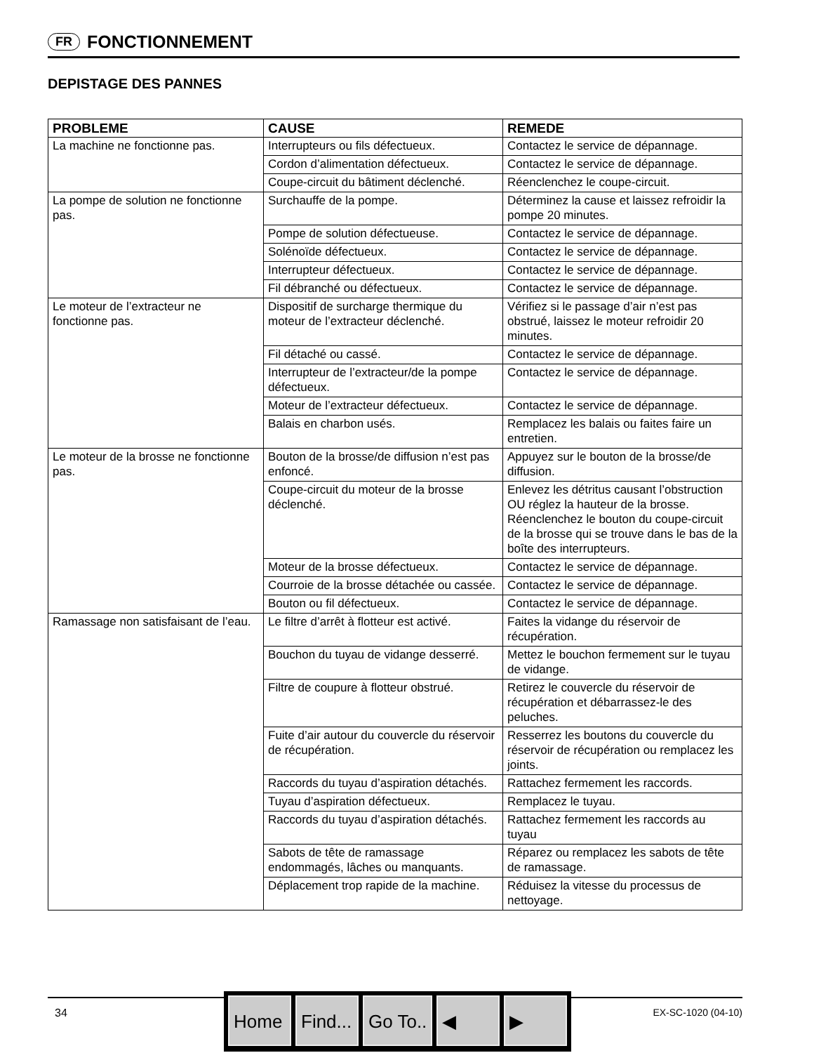FR FONCTIONNEMENT
DEPISTAGE DES PANNES
| PROBLEME | CAUSE | REMEDE |
| --- | --- | --- |
| La machine ne fonctionne pas. | Interrupteurs ou fils défectueux. | Contactez le service de dépannage. |
| | Cordon d’alimentation défectueux. | Contactez le service de dépannage. |
| | Coupe-circuit du bâtiment déclenché. | Réenclenchez le coupe-circuit. |
| La pompe de solution ne fonctionne pas. | Surchauffe de la pompe. | Déterminez la cause et laissez refroidir la pompe 20 minutes. |
| | Pompe de solution défectueuse. | Contactez le service de dépannage. |
| | Solénoïde défectueux. | Contactez le service de dépannage. |
| | Interrupteur défectueux. | Contactez le service de dépannage. |
| | Fil débranché ou défectueux. | Contactez le service de dépannage. |
| Le moteur de l’extracteur ne fonctionne pas. | Dispositif de surcharge thermique du moteur de l’extracteur déclenché. | Vérifiez si le passage d’air n’est pas obstrué, laissez le moteur refroidir 20 minutes. |
| | Fil détaché ou cassé. | Contactez le service de dépannage. |
| | Interrupteur de l’extracteur/de la pompe défectueux. | Contactez le service de dépannage. |
| | Moteur de l’extracteur défectueux. | Contactez le service de dépannage. |
| | Balais en charbon usés. | Remplacez les balais ou faites faire un entretien. |
| Le moteur de la brosse ne fonctionne pas. | Bouton de la brosse/de diffusion n’est pas enfoncé. | Appuyez sur le bouton de la brosse/de diffusion. |
| | Coupe-circuit du moteur de la brosse déclenché. | Enlevez les détritus causant l’obstruction OU réglez la hauteur de la brosse. Réenclenchez le bouton du coupe-circuit de la brosse qui se trouve dans le bas de la boîte des interrupteurs. |
| | Moteur de la brosse défectueux. | Contactez le service de dépannage. |
| | Courroie de la brosse détachée ou cassée. | Contactez le service de dépannage. |
| | Bouton ou fil défectueux. | Contactez le service de dépannage. |
| Ramassage non satisfaisant de l’eau. | Le filtre d’arrêt à flotteur est activé. | Faites la vidange du réservoir de récupération. |
| | Bouchon du tuyau de vidange desserré. | Mettez le bouchon fermement sur le tuyau de vidange. |
| | Filtre de coupure à flotteur obstrué. | Retirez le couvercle du réservoir de récupération et débarrassez-le des peluches. |
| | Fuite d’air autour du couvercle du réservoir de récupération. | Resserrez les boutons du couvercle du réservoir de récupération ou remplacez les joints. |
| | Raccords du tuyau d’aspiration détachés. | Rattachez fermement les raccords. |
| | Tuyau d’aspiration défectueux. | Remplacez le tuyau. |
| | Raccords du tuyau d’aspiration détachés. | Rattachez fermement les raccords au tuyau |
| | Sabots de tête de ramassage endommagés, lâches ou manquants. | Réparez ou remplacez les sabots de tête de ramassage. |
| | Déplacement trop rapide de la machine. | Réduisez la vitesse du processus de nettoyage. |
34 EX-SC-1020 (04-10) Home Find... Go To.. ◀ ▶